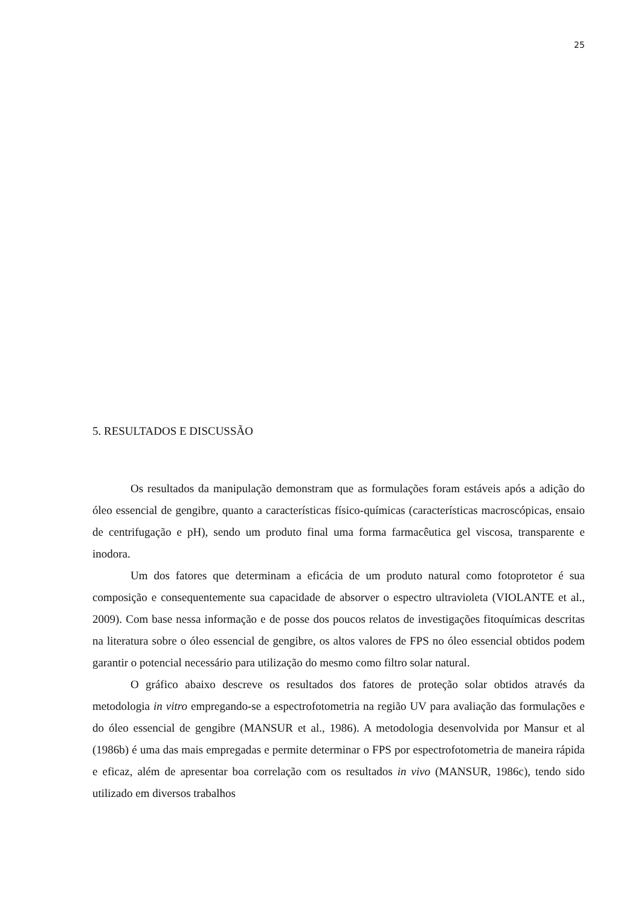25
5. RESULTADOS E DISCUSSÃO
Os resultados da manipulação demonstram que as formulações foram estáveis após a adição do óleo essencial de gengibre, quanto a características físico-químicas (características macroscópicas, ensaio de centrifugação e pH), sendo um produto final uma forma farmacêutica gel viscosa, transparente e inodora.
Um dos fatores que determinam a eficácia de um produto natural como fotoprotetor é sua composição e consequentemente sua capacidade de absorver o espectro ultravioleta (VIOLANTE et al., 2009). Com base nessa informação e de posse dos poucos relatos de investigações fitoquímicas descritas na literatura sobre o óleo essencial de gengibre, os altos valores de FPS no óleo essencial obtidos podem garantir o potencial necessário para utilização do mesmo como filtro solar natural.
O gráfico abaixo descreve os resultados dos fatores de proteção solar obtidos através da metodologia in vitro empregando-se a espectrofotometria na região UV para avaliação das formulações e do óleo essencial de gengibre (MANSUR et al., 1986). A metodologia desenvolvida por Mansur et al (1986b) é uma das mais empregadas e permite determinar o FPS por espectrofotometria de maneira rápida e eficaz, além de apresentar boa correlação com os resultados in vivo (MANSUR, 1986c), tendo sido utilizado em diversos trabalhos